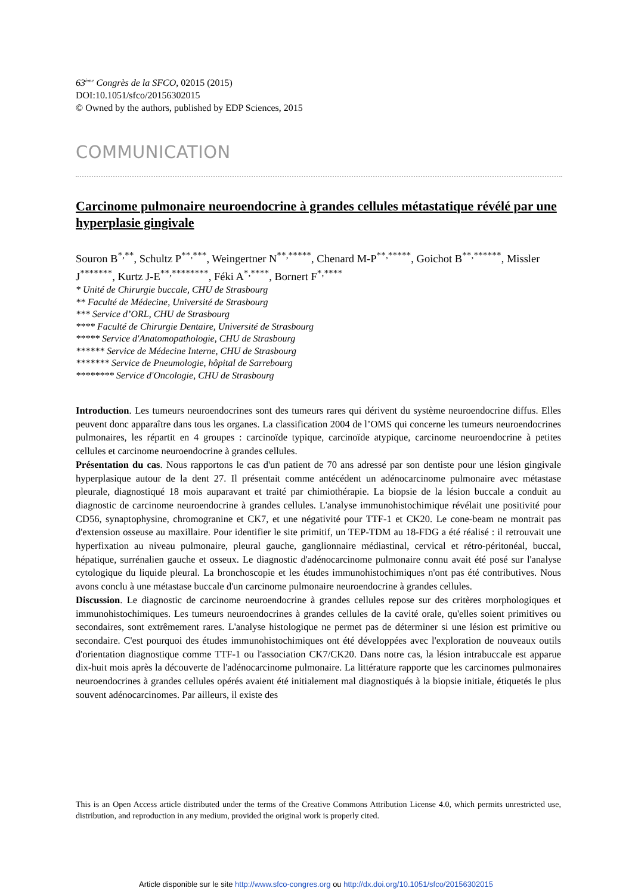63<sup>ème</sup> Congrès de la SFCO, 02015 (2015)
DOI:10.1051/sfco/20156302015
© Owned by the authors, published by EDP Sciences, 2015
COMMUNICATION
Carcinome pulmonaire neuroendocrine à grandes cellules métastatique révélé par une hyperplasie gingivale
Souron B<sup>*,**</sup>, Schultz P<sup>**,***</sup>, Weingertner N<sup>**,*****</sup>, Chenard M-P<sup>**,*****</sup>, Goichot B<sup>**,******</sup>, Missler J<sup>*******</sup>, Kurtz J-E<sup>**,********</sup>, Féki A<sup>*,****</sup>, Bornert F<sup>*,****</sup>
* Unité de Chirurgie buccale, CHU de Strasbourg
** Faculté de Médecine, Université de Strasbourg
*** Service d’ORL, CHU de Strasbourg
**** Faculté de Chirurgie Dentaire, Université de Strasbourg
***** Service d'Anatomopathologie, CHU de Strasbourg
****** Service de Médecine Interne, CHU de Strasbourg
******* Service de Pneumologie, hôpital de Sarrebourg
******** Service d'Oncologie, CHU de Strasbourg
Introduction. Les tumeurs neuroendocrines sont des tumeurs rares qui dérivent du système neuroendocrine diffus. Elles peuvent donc apparaître dans tous les organes. La classification 2004 de l’OMS qui concerne les tumeurs neuroendocrines pulmonaires, les répartit en 4 groupes : carcinoïde typique, carcinoïde atypique, carcinome neuroendocrine à petites cellules et carcinome neuroendocrine à grandes cellules.
Présentation du cas. Nous rapportons le cas d'un patient de 70 ans adressé par son dentiste pour une lésion gingivale hyperplasique autour de la dent 27. Il présentait comme antécédent un adénocarcinome pulmonaire avec métastase pleurale, diagnostiqué 18 mois auparavant et traité par chimiothérapie. La biopsie de la lésion buccale a conduit au diagnostic de carcinome neuroendocrine à grandes cellules. L'analyse immunohistochimique révélait une positivité pour CD56, synaptophysine, chromogranine et CK7, et une négativité pour TTF-1 et CK20. Le cone-beam ne montrait pas d'extension osseuse au maxillaire. Pour identifier le site primitif, un TEP-TDM au 18-FDG a été réalisé : il retrouvait une hyperfixation au niveau pulmonaire, pleural gauche, ganglionnaire médiastinal, cervical et rétro-péritonéal, buccal, hépatique, surrénalien gauche et osseux. Le diagnostic d'adénocarcinome pulmonaire connu avait été posé sur l'analyse cytologique du liquide pleural. La bronchoscopie et les études immunohistochimiques n'ont pas été contributives. Nous avons conclu à une métastase buccale d'un carcinome pulmonaire neuroendocrine à grandes cellules.
Discussion. Le diagnostic de carcinome neuroendocrine à grandes cellules repose sur des critères morphologiques et immunohistochimiques. Les tumeurs neuroendocrines à grandes cellules de la cavité orale, qu'elles soient primitives ou secondaires, sont extrêmement rares. L'analyse histologique ne permet pas de déterminer si une lésion est primitive ou secondaire. C'est pourquoi des études immunohistochimiques ont été développées avec l'exploration de nouveaux outils d'orientation diagnostique comme TTF-1 ou l'association CK7/CK20. Dans notre cas, la lésion intrabuccale est apparue dix-huit mois après la découverte de l'adénocarcinome pulmonaire. La littérature rapporte que les carcinomes pulmonaires neuroendocrines à grandes cellules opérés avaient été initialement mal diagnostiqués à la biopsie initiale, étiquetés le plus souvent adénocarcinomes. Par ailleurs, il existe des
This is an Open Access article distributed under the terms of the Creative Commons Attribution License 4.0, which permits unrestricted use, distribution, and reproduction in any medium, provided the original work is properly cited.
Article disponible sur le site http://www.sfco-congres.org ou http://dx.doi.org/10.1051/sfco/20156302015